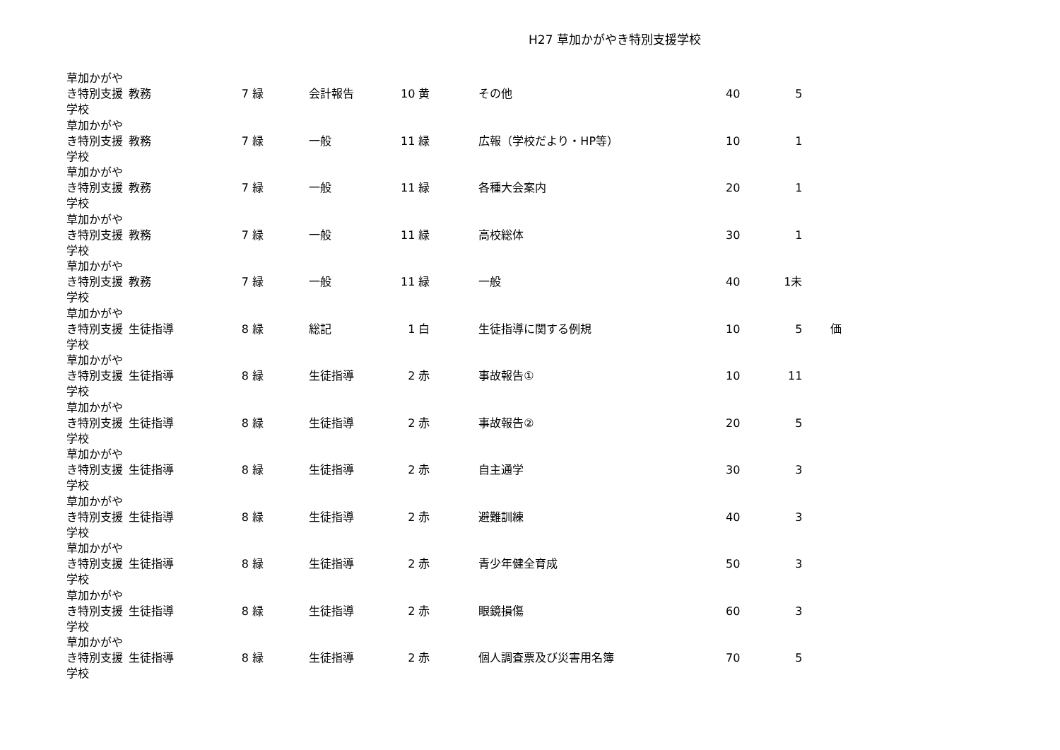H27 草加かがやき特別支援学校
| 草加かがやき特別支援学校 | 教務 | 7 | 緑 | 会計報告 | 10 | 黄 | その他 | 40 | 5 | |
| 草加かがやき特別支援学校 | 教務 | 7 | 緑 | 一般 | 11 | 緑 | 広報（学校だより・HP等） | 10 | 1 | |
| 草加かがやき特別支援学校 | 教務 | 7 | 緑 | 一般 | 11 | 緑 | 各種大会案内 | 20 | 1 | |
| 草加かがやき特別支援学校 | 教務 | 7 | 緑 | 一般 | 11 | 緑 | 高校総体 | 30 | 1 | |
| 草加かがやき特別支援学校 | 教務 | 7 | 緑 | 一般 | 11 | 緑 | 一般 | 40 | 1未 | |
| 草加かがやき特別支援学校 | 生徒指導 | 8 | 緑 | 総記 | 1 | 白 | 生徒指導に関する例規 | 10 | 5 | 価 |
| 草加かがやき特別支援学校 | 生徒指導 | 8 | 緑 | 生徒指導 | 2 | 赤 | 事故報告① | 10 | 11 | |
| 草加かがやき特別支援学校 | 生徒指導 | 8 | 緑 | 生徒指導 | 2 | 赤 | 事故報告② | 20 | 5 | |
| 草加かがやき特別支援学校 | 生徒指導 | 8 | 緑 | 生徒指導 | 2 | 赤 | 自主通学 | 30 | 3 | |
| 草加かがやき特別支援学校 | 生徒指導 | 8 | 緑 | 生徒指導 | 2 | 赤 | 避難訓練 | 40 | 3 | |
| 草加かがやき特別支援学校 | 生徒指導 | 8 | 緑 | 生徒指導 | 2 | 赤 | 青少年健全育成 | 50 | 3 | |
| 草加かがやき特別支援学校 | 生徒指導 | 8 | 緑 | 生徒指導 | 2 | 赤 | 眼鏡損傷 | 60 | 3 | |
| 草加かがやき特別支援学校 | 生徒指導 | 8 | 緑 | 生徒指導 | 2 | 赤 | 個人調査票及び災害用名簿 | 70 | 5 | |